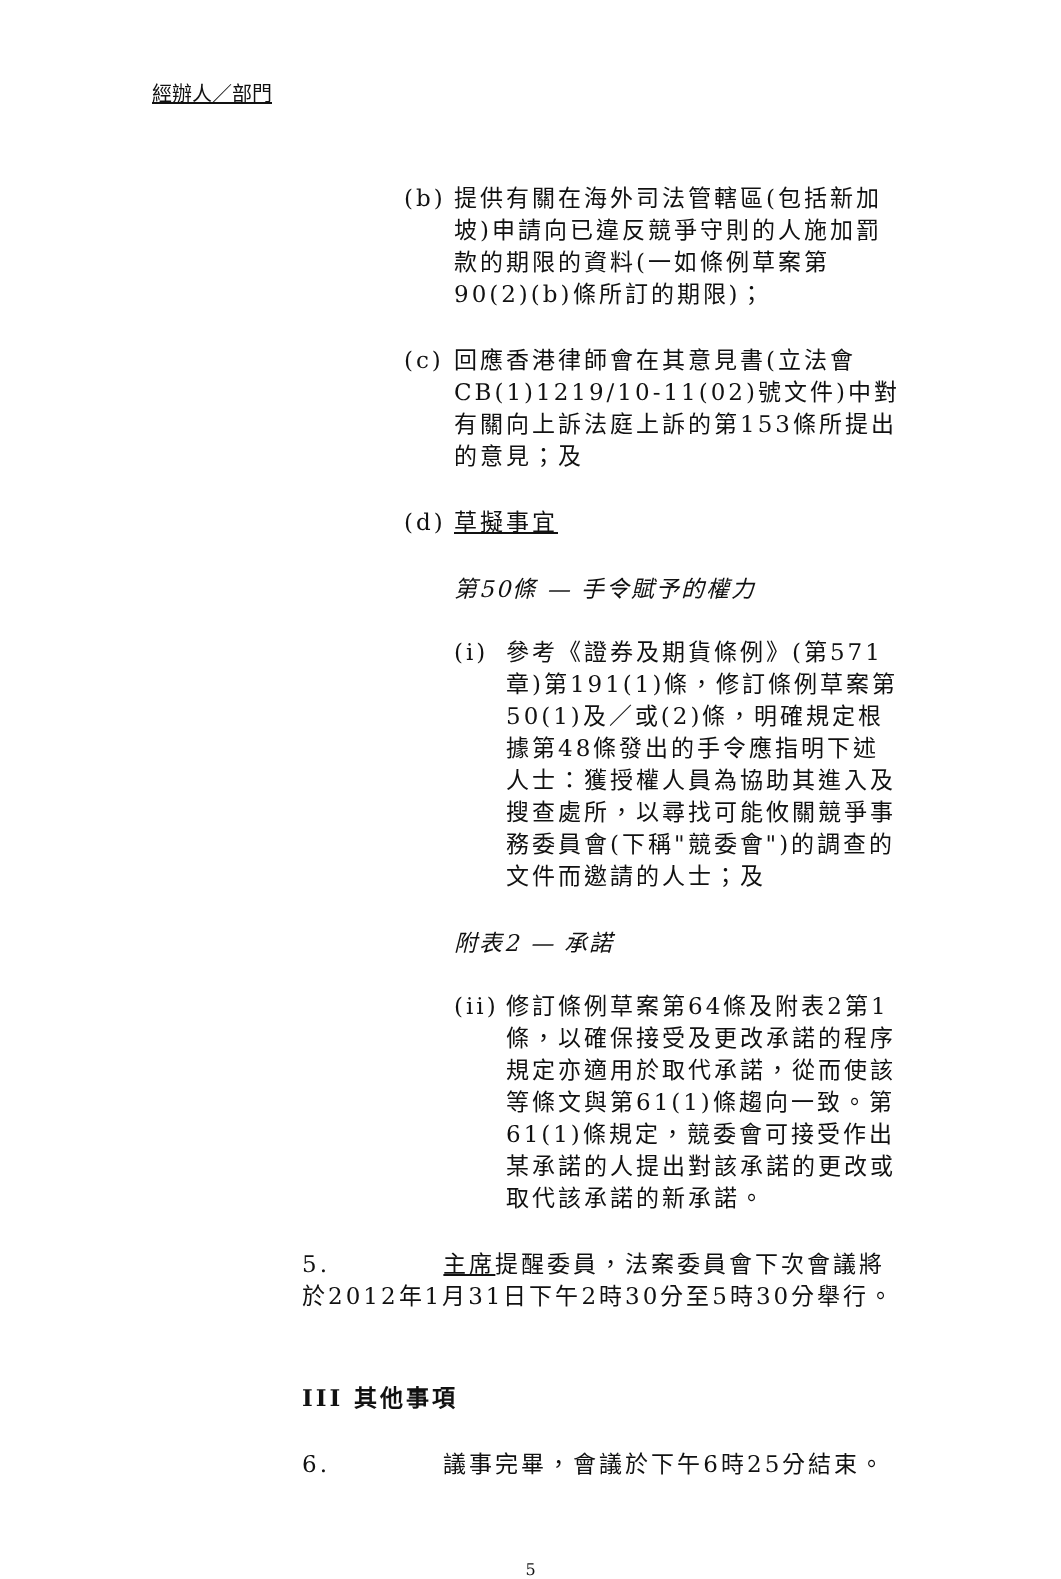經辦人／部門
(b) 提供有關在海外司法管轄區(包括新加坡)申請向已違反競爭守則的人施加罰款的期限的資料(一如條例草案第90(2)(b)條所訂的期限)；
(c) 回應香港律師會在其意見書(立法會CB(1)1219/10-11(02)號文件)中對有關向上訴法庭上訴的第153條所提出的意見；及
(d) 草擬事宜
第50條 — 手令賦予的權力
(i) 參考《證券及期貨條例》(第571章)第191(1)條，修訂條例草案第50(1)及／或(2)條，明確規定根據第48條發出的手令應指明下述人士：獲授權人員為協助其進入及搜查處所，以尋找可能攸關競爭事務委員會(下稱"競委會")的調查的文件而邀請的人士；及
附表2 — 承諾
(ii) 修訂條例草案第64條及附表2第1條，以確保接受及更改承諾的程序規定亦適用於取代承諾，從而使該等條文與第61(1)條趨向一致。第61(1)條規定，競委會可接受作出某承諾的人提出對該承諾的更改或取代該承諾的新承諾。
5. 主席提醒委員，法案委員會下次會議將於2012年1月31日下午2時30分至5時30分舉行。
III 其他事項
6. 議事完畢，會議於下午6時25分結束。
5